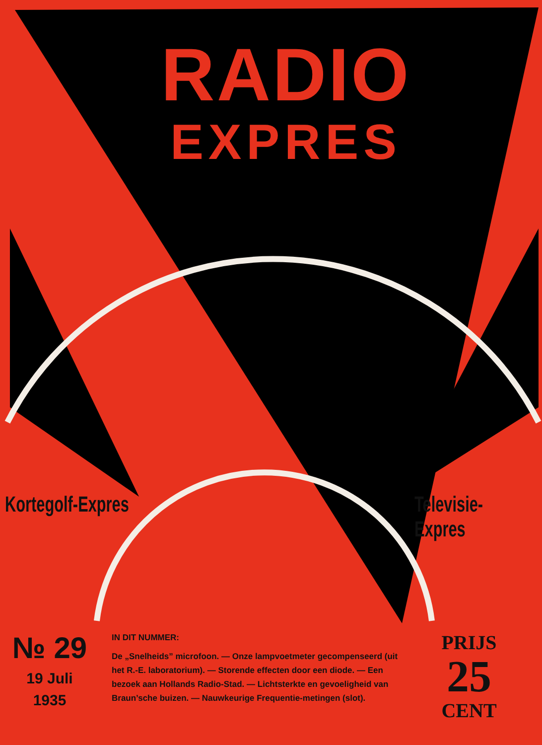RADIO
EXPRES
Kortegolf-Expres Televisie-Expres
№ 29
19 Juli
1935
IN DIT NUMMER:
De „Snelheids” microfoon. — Onze lampvoetmeter gecompenseerd (uit het R.-E. laboratorium). — Storende effecten door een diode. — Een bezoek aan Hollands Radio-Stad. — Lichtsterkte en gevoeligheid van Braun’sche buizen. — Nauwkeurige Frequentie-metingen (slot).
PRIJS
25
CENT